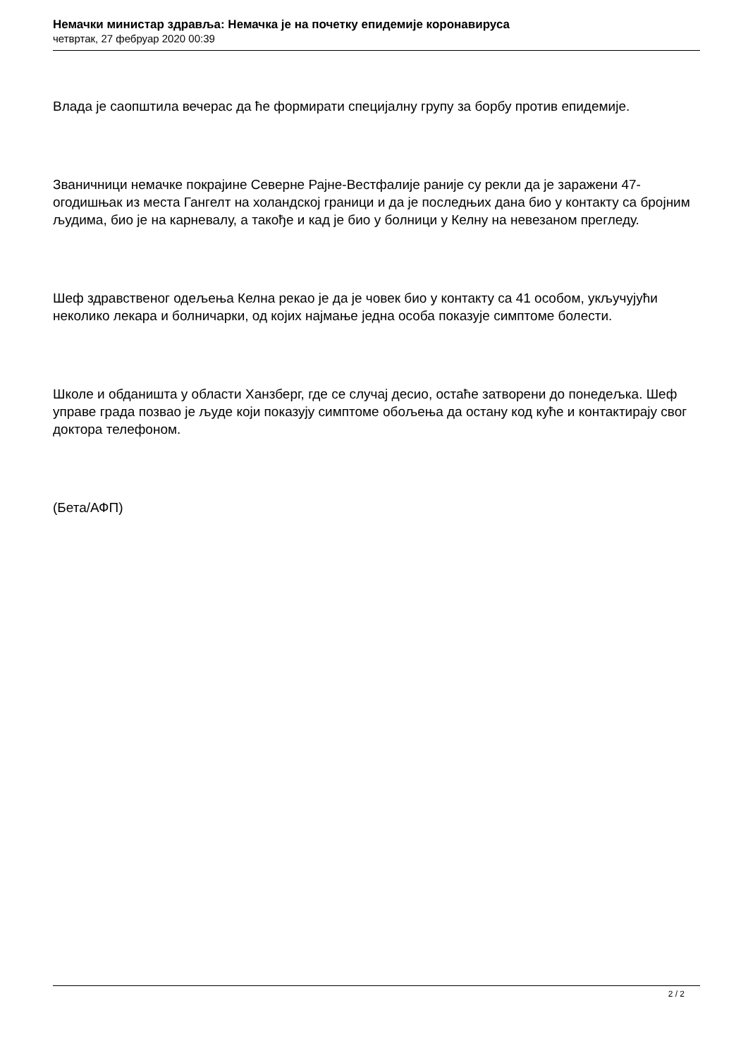Немачки министар здравља: Немачка је на почетку епидемије коронавируса
четвртак, 27 фебруар 2020 00:39
Влада је саопштила вечерас да ће формирати специјалну групу за борбу против епидемије.
Званичници немачке покрајине Северне Рајне-Вестфалије раније су рекли да је заражени 47-огодишњак из места Гангелт на холандској граници и да је последњих дана био у контакту са бројним људима, био је на карневалу, а такође и кад је био у болници у Келну на невезаном прегледу.
Шеф здравственог одељења Келна рекао је да је човек био у контакту са 41 особом, укључујући неколико лекара и болничарки, од којих најмање једна особа показује симптоме болести.
Школе и обданишта у области Ханзберг, где се случај десио, остаће затворени до понедељка. Шеф управе града позвао је људе који показују симптоме обољења да остану код куће и контактирају свог доктора телефоном.
(Бета/АФП)
2 / 2